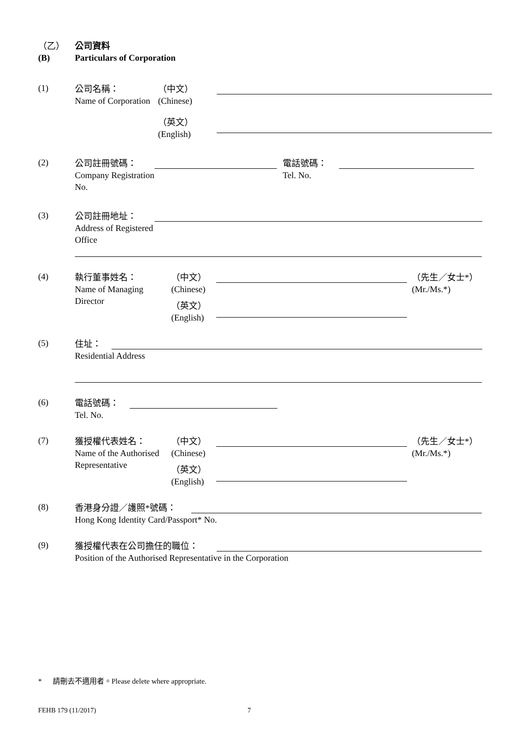（乙）
(B)
公司資料
Particulars of Corporation
(1)
公司名稱：
Name of Corporation
（中文）
(Chinese)
（英文）
(English)
(2)
公司註冊號碼：
Company Registration No.
電話號碼：
Tel. No.
(3)
公司註冊地址：
Address of Registered Office
(4)
執行董事姓名：
Name of Managing Director
（中文）
(Chinese)
（英文）
(English)
（先生／女士*）
(Mr./Ms.*)
(5)
住址：
Residential Address
(6)
電話號碼：
Tel. No.
(7)
獲授權代表姓名：
Name of the Authorised Representative
（中文）
(Chinese)
（英文）
(English)
（先生／女士*）
(Mr./Ms.*)
(8)
香港身分證／護照*號碼：
Hong Kong Identity Card/Passport* No.
(9)
獲授權代表在公司擔任的職位：
Position of the Authorised Representative in the Corporation
* 請刪去不適用者。Please delete where appropriate.
FEHB 179 (11/2017) 7